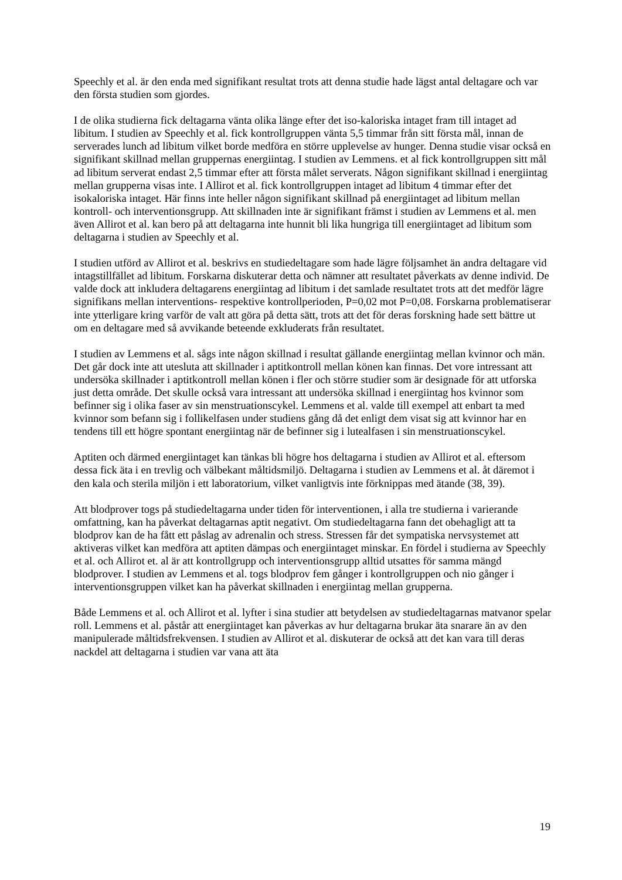Speechly et al. är den enda med signifikant resultat trots att denna studie hade lägst antal deltagare och var den första studien som gjordes.
I de olika studierna fick deltagarna vänta olika länge efter det iso-kaloriska intaget fram till intaget ad libitum. I studien av Speechly et al. fick kontrollgruppen vänta 5,5 timmar från sitt första mål, innan de serverades lunch ad libitum vilket borde medföra en större upplevelse av hunger. Denna studie visar också en signifikant skillnad mellan gruppernas energiintag. I studien av Lemmens. et al fick kontrollgruppen sitt mål ad libitum serverat endast 2,5 timmar efter att första målet serverats. Någon signifikant skillnad i energiintag mellan grupperna visas inte. I Allirot et al. fick kontrollgruppen intaget ad libitum 4 timmar efter det isokaloriska intaget. Här finns inte heller någon signifikant skillnad på energiintaget ad libitum mellan kontroll- och interventionsgrupp. Att skillnaden inte är signifikant främst i studien av Lemmens et al. men även Allirot et al. kan bero på att deltagarna inte hunnit bli lika hungriga till energiintaget ad libitum som deltagarna i studien av Speechly et al.
I studien utförd av Allirot et al. beskrivs en studiedeltagare som hade lägre följsamhet än andra deltagare vid intagstillfället ad libitum. Forskarna diskuterar detta och nämner att resultatet påverkats av denne individ. De valde dock att inkludera deltagarens energiintag ad libitum i det samlade resultatet trots att det medför lägre signifikans mellan interventions- respektive kontrollperioden, P=0,02 mot P=0,08. Forskarna problematiserar inte ytterligare kring varför de valt att göra på detta sätt, trots att det för deras forskning hade sett bättre ut om en deltagare med så avvikande beteende exkluderats från resultatet.
I studien av Lemmens et al. sågs inte någon skillnad i resultat gällande energiintag mellan kvinnor och män. Det går dock inte att utesluta att skillnader i aptitkontroll mellan könen kan finnas. Det vore intressant att undersöka skillnader i aptitkontroll mellan könen i fler och större studier som är designade för att utforska just detta område. Det skulle också vara intressant att undersöka skillnad i energiintag hos kvinnor som befinner sig i olika faser av sin menstruationscykel. Lemmens et al. valde till exempel att enbart ta med kvinnor som befann sig i follikelfasen under studiens gång då det enligt dem visat sig att kvinnor har en tendens till ett högre spontant energiintag när de befinner sig i lutealfasen i sin menstruationscykel.
Aptiten och därmed energiintaget kan tänkas bli högre hos deltagarna i studien av Allirot et al. eftersom dessa fick äta i en trevlig och välbekant måltidsmiljö. Deltagarna i studien av Lemmens et al. åt däremot i den kala och sterila miljön i ett laboratorium, vilket vanligtvis inte förknippas med ätande (38, 39).
Att blodprover togs på studiedeltagarna under tiden för interventionen, i alla tre studierna i varierande omfattning, kan ha påverkat deltagarnas aptit negativt. Om studiedeltagarna fann det obehagligt att ta blodprov kan de ha fått ett påslag av adrenalin och stress. Stressen får det sympatiska nervsystemet att aktiveras vilket kan medföra att aptiten dämpas och energiintaget minskar. En fördel i studierna av Speechly et al. och Allirot et. al är att kontrollgrupp och interventionsgrupp alltid utsattes för samma mängd blodprover. I studien av Lemmens et al. togs blodprov fem gånger i kontrollgruppen och nio gånger i interventionsgruppen vilket kan ha påverkat skillnaden i energiintag mellan grupperna.
Både Lemmens et al. och Allirot et al. lyfter i sina studier att betydelsen av studiedeltagarnas matvanor spelar roll. Lemmens et al. påstår att energiintaget kan påverkas av hur deltagarna brukar äta snarare än av den manipulerade måltidsfrekvensen. I studien av Allirot et al. diskuterar de också att det kan vara till deras nackdel att deltagarna i studien var vana att äta
19